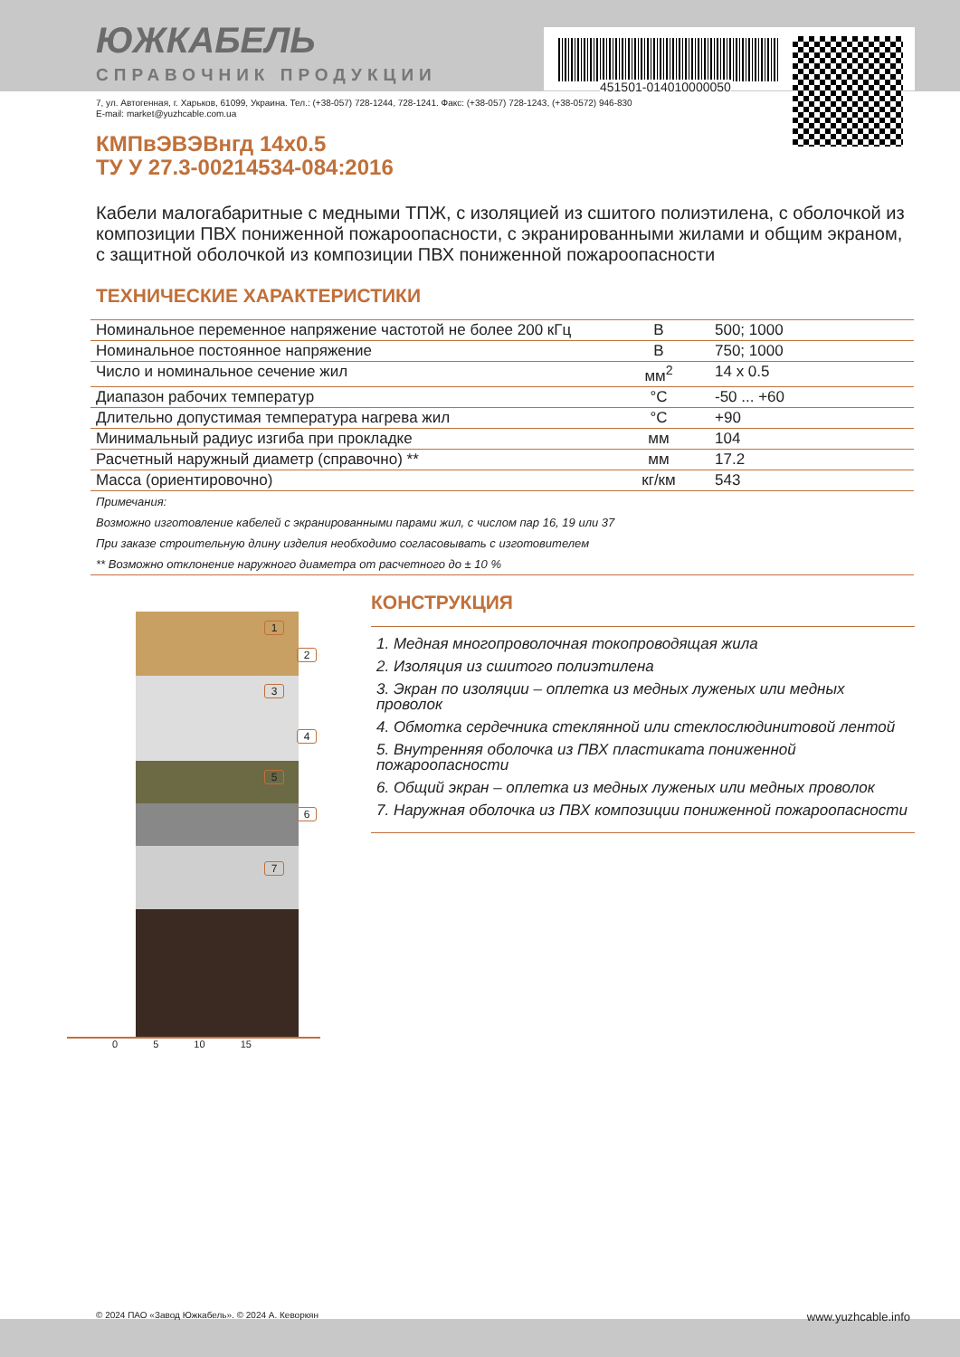451501-014010000050
ЮЖКАБЕЛЬ
СПРАВОЧНИК ПРОДУКЦИИ
7, ул. Автогенная, г. Харьков, 61099, Украина. Тел.: (+38-057) 728-1244, 728-1241. Факс: (+38-057) 728-1243, (+38-0572) 946-830
E-mail: market@yuzhcable.com.ua
КМПвЭВЭВнгд 14x0.5
ТУ У 27.3-00214534-084:2016
Кабели малогабаритные с медными ТПЖ, с изоляцией из сшитого полиэтилена, с оболочкой из композиции ПВХ пониженной пожароопасности, с экранированными жилами и общим экраном, с защитной оболочкой из композиции ПВХ пониженной пожароопасности
ТЕХНИЧЕСКИЕ ХАРАКТЕРИСТИКИ
| Номинальное переменное напряжение частотой не более 200 кГц | В | 500; 1000 |
| Номинальное постоянное напряжение | В | 750; 1000 |
| Число и номинальное сечение жил | мм<sup>2</sup> | 14 x 0.5 |
| Диапазон рабочих температур | °C | -50 ... +60 |
| Длительно допустимая температура нагрева жил | °C | +90 |
| Минимальный радиус изгиба при прокладке | мм | 104 |
| Расчетный наружный диаметр (справочно) ** | мм | 17.2 |
| Масса (ориентировочно) | кг/км | 543 |
Примечания:
Возможно изготовление кабелей с экранированными парами жил, с числом пар 16, 19 или 37
При заказе строительную длину изделия необходимо согласовывать с изготовителем
** Возможно отклонение наружного диаметра от расчетного до ± 10 %
1
2
3
4
5
6
7
0 5 10 15
КОНСТРУКЦИЯ
1. Медная многопроволочная токопроводящая жила
2. Изоляция из сшитого полиэтилена
3. Экран по изоляции – оплетка из медных луженых или медных проволок
4. Обмотка сердечника стеклянной или стеклослюдинитовой лентой
5. Внутренняя оболочка из ПВХ пластиката пониженной пожароопасности
6. Общий экран – оплетка из медных луженых или медных проволок
7. Наружная оболочка из ПВХ композиции пониженной пожароопасности
© 2024 ПАО «Завод Южкабель». © 2024 А. Кеворкян www.yuzhcable.info